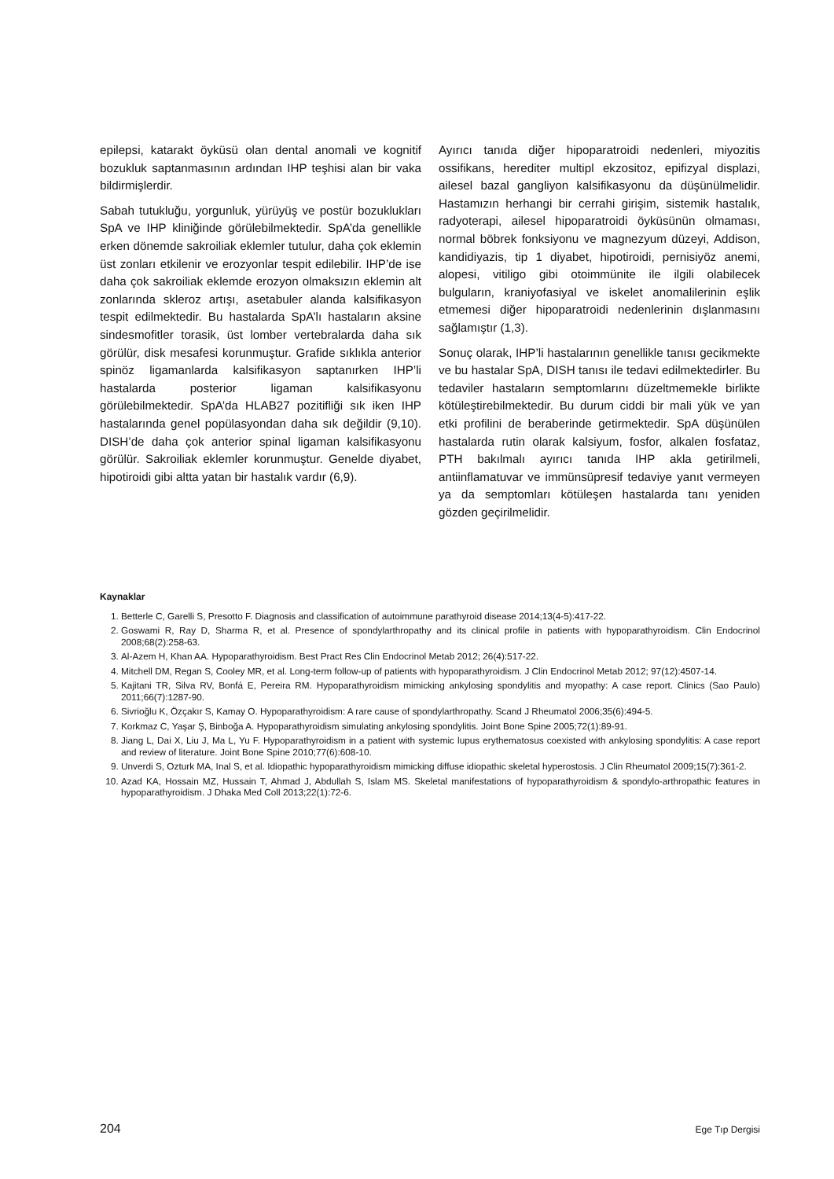epilepsi, katarakt öyküsü olan dental anomali ve kognitif bozukluk saptanmasının ardından IHP teşhisi alan bir vaka bildirmişlerdir.
Sabah tutukluğu, yorgunluk, yürüyüş ve postür bozuklukları SpA ve IHP kliniğinde görülebilmektedir. SpA’da genellikle erken dönemde sakroiliak eklemler tutulur, daha çok eklemin üst zonları etkilenir ve erozyonlar tespit edilebilir. IHP’de ise daha çok sakroiliak eklemde erozyon olmaksızın eklemin alt zonlarında skleroz artışı, asetabuler alanda kalsifikasyon tespit edilmektedir. Bu hastalarda SpA’lı hastaların aksine sindesmofitler torasik, üst lomber vertebralarda daha sık görülür, disk mesafesi korunmuştur. Grafide sıklıkla anterior spinöz ligamanlarda kalsifikasyon saptanırken IHP’li hastalarda posterior ligaman kalsifikasyonu görülebilmektedir. SpA’da HLAB27 pozitifliği sık iken IHP hastalarında genel popülasyondan daha sık değildir (9,10). DISH’de daha çok anterior spinal ligaman kalsifikasyonu görülür. Sakroiliak eklemler korunmuştur. Genelde diyabet, hipotiroidi gibi altta yatan bir hastalık vardır (6,9).
Ayırıcı tanıda diğer hipoparatroidi nedenleri, miyozitis ossifikans, herediter multipl ekzositoz, epifizyal displazi, ailesel bazal gangliyon kalsifikasyonu da düşünülmelidir. Hastamızın herhangi bir cerrahi girişim, sistemik hastalık, radyoterapi, ailesel hipoparatroidi öyküsünün olmaması, normal böbrek fonksiyonu ve magnezyum düzeyi, Addison, kandidiyazis, tip 1 diyabet, hipotiroidi, pernisiyöz anemi, alopesi, vitiligo gibi otoimmünite ile ilgili olabilecek bulguların, kraniyofasiyal ve iskelet anomalilerinin eşlik etmemesi diğer hipoparatroidi nedenlerinin dışlanmasını sağlamıştır (1,3).
Sonuç olarak, IHP’li hastalarının genellikle tanısı gecikmekte ve bu hastalar SpA, DISH tanısı ile tedavi edilmektedirler. Bu tedaviler hastaların semptomlarını düzeltmemekle birlikte kötüleştirebilmektedir. Bu durum ciddi bir mali yük ve yan etki profilini de beraberinde getirmektedir. SpA düşünülen hastalarda rutin olarak kalsiyum, fosfor, alkalen fosfataz, PTH bakılmalı ayırıcı tanıda IHP akla getirilmeli, antiinflamatuvar ve immünsüpresif tedaviye yanıt vermeyen ya da semptomları kötüleşen hastalarda tanı yeniden gözden geçirilmelidir.
Kaynaklar
1. Betterle C, Garelli S, Presotto F. Diagnosis and classification of autoimmune parathyroid disease 2014;13(4-5):417-22.
2. Goswami R, Ray D, Sharma R, et al. Presence of spondylarthropathy and its clinical profile in patients with hypoparathyroidism. Clin Endocrinol 2008;68(2):258-63.
3. Al-Azem H, Khan AA. Hypoparathyroidism. Best Pract Res Clin Endocrinol Metab 2012; 26(4):517-22.
4. Mitchell DM, Regan S, Cooley MR, et al. Long-term follow-up of patients with hypoparathyroidism. J Clin Endocrinol Metab 2012; 97(12):4507-14.
5. Kajitani TR, Silva RV, Bonfá E, Pereira RM. Hypoparathyroidism mimicking ankylosing spondylitis and myopathy: A case report. Clinics (Sao Paulo) 2011;66(7):1287-90.
6. Sivrioğlu K, Özçakır S, Kamay O. Hypoparathyroidism: A rare cause of spondylarthropathy. Scand J Rheumatol 2006;35(6):494-5.
7. Korkmaz C, Yaşar Ş, Binboğa A. Hypoparathyroidism simulating ankylosing spondylitis. Joint Bone Spine 2005;72(1):89-91.
8. Jiang L, Dai X, Liu J, Ma L, Yu F. Hypoparathyroidism in a patient with systemic lupus erythematosus coexisted with ankylosing spondylitis: A case report and review of literature. Joint Bone Spine 2010;77(6):608-10.
9. Unverdi S, Ozturk MA, Inal S, et al. Idiopathic hypoparathyroidism mimicking diffuse idiopathic skeletal hyperostosis. J Clin Rheumatol 2009;15(7):361-2.
10. Azad KA, Hossain MZ, Hussain T, Ahmad J, Abdullah S, Islam MS. Skeletal manifestations of hypoparathyroidism & spondylo-arthropathic features in hypoparathyroidism. J Dhaka Med Coll 2013;22(1):72-6.
204 Ege Tıp Dergisi